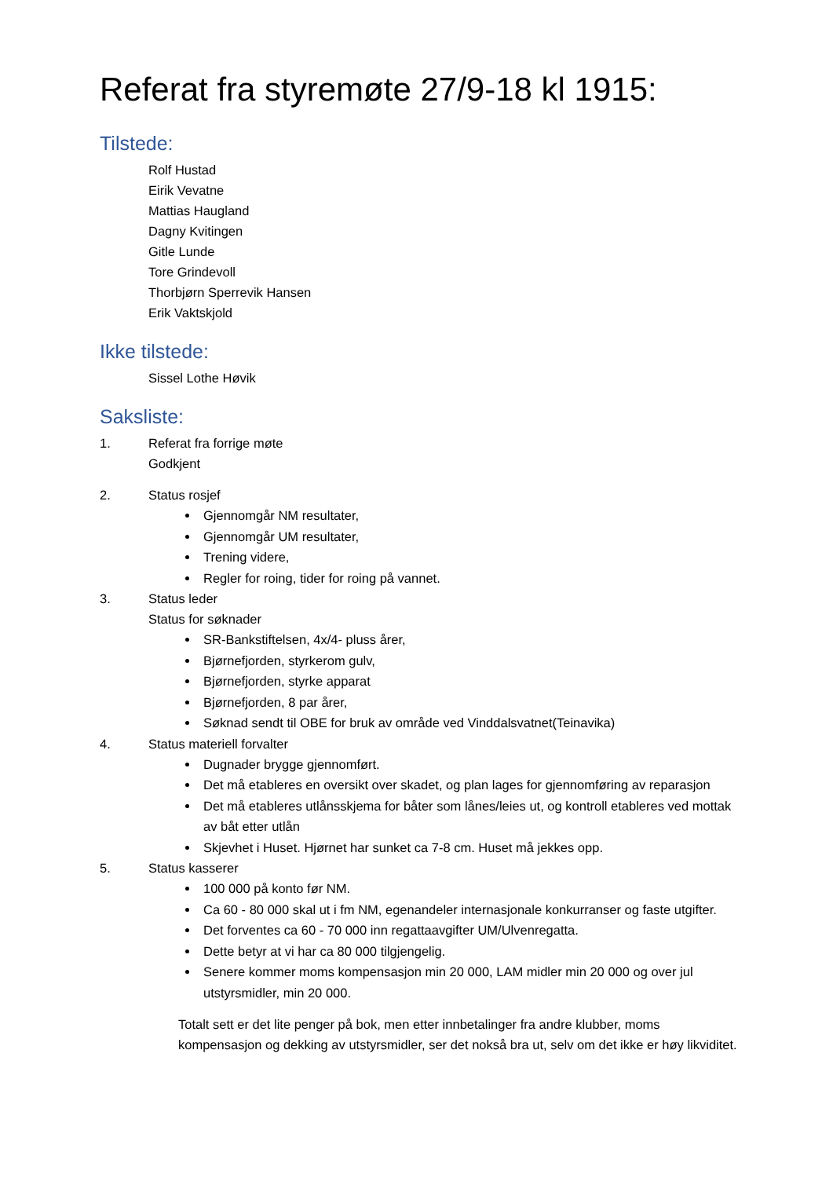Referat fra styremøte 27/9-18 kl 1915:
Tilstede:
Rolf Hustad
Eirik Vevatne
Mattias Haugland
Dagny Kvitingen
Gitle Lunde
Tore Grindevoll
Thorbjørn Sperrevik Hansen
Erik Vaktskjold
Ikke tilstede:
Sissel Lothe Høvik
Saksliste:
1. Referat fra forrige møte
Godkjent
2. Status rosjef
Gjennomgår NM resultater,
Gjennomgår UM resultater,
Trening videre,
Regler for roing, tider for roing på vannet.
3. Status leder
Status for søknader
SR-Bankstiftelsen, 4x/4- pluss årer,
Bjørnefjorden, styrkerom gulv,
Bjørnefjorden, styrke apparat
Bjørnefjorden, 8 par årer,
Søknad sendt til OBE for bruk av område ved Vinddalsvatnet(Teinavika)
4. Status materiell forvalter
Dugnader brygge gjennomført.
Det må etableres en oversikt over skadet, og plan lages for gjennomføring av reparasjon
Det må etableres utlånsskjema for båter som lånes/leies ut, og kontroll etableres ved mottak av båt etter utlån
Skjevhet i Huset. Hjørnet har sunket ca 7-8 cm. Huset må jekkes opp.
5. Status kasserer
100 000 på konto før NM.
Ca 60 - 80 000 skal ut i fm NM, egenandeler internasjonale konkurranser og faste utgifter.
Det forventes ca 60 - 70 000 inn regattaavgifter UM/Ulvenregatta.
Dette betyr at vi har ca 80 000 tilgjengelig.
Senere kommer moms kompensasjon min 20 000, LAM midler min 20 000 og over jul utstyrsmidler, min 20 000.
Totalt sett er det lite penger på bok, men etter innbetalinger fra andre klubber, moms kompensasjon og dekking av utstyrsmidler, ser det nokså bra ut, selv om det ikke er høy likviditet.